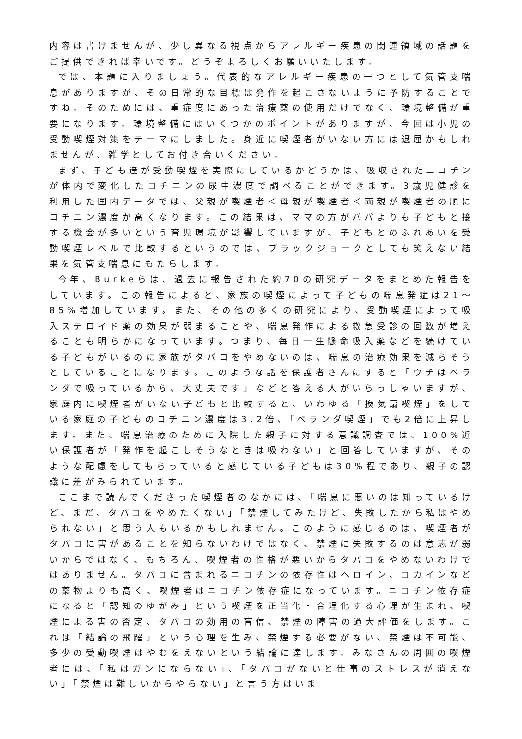内容は書けませんが、少し異なる視点からアレルギー疾患の関連領域の話題をご提供できれば幸いです。どうぞよろしくお願いいたします。
では、本題に入りましょう。代表的なアレルギー疾患の一つとして気管支喘息がありますが、その日常的な目標は発作を起こさないように予防することですね。そのためには、重症度にあった治療薬の使用だけでなく、環境整備が重要になります。環境整備にはいくつかのポイントがありますが、今回は小児の受動喫煙対策をテーマにしました。身近に喫煙者がいない方には退屈かもしれませんが、雑学としてお付き合いください。
まず、子ども達が受動喫煙を実際にしているかどうかは、吸収されたニコチンが体内で変化したコチニンの尿中濃度で調べることができます。3歳児健診を利用した国内データでは、父親が喫煙者＜母親が喫煙者＜両親が喫煙者の順にコチニン濃度が高くなります。この結果は、ママの方がパパよりも子どもと接する機会が多いという育児環境が影響していますが、子どもとのふれあいを受動喫煙レベルで比較するというのでは、ブラックジョークとしても笑えない結果を気管支喘息にもたらします。
今年、Burkeらは、過去に報告された約70の研究データをまとめた報告をしています。この報告によると、家族の喫煙によって子どもの喘息発症は21～85%増加しています。また、その他の多くの研究により、受動喫煙によって吸入ステロイド薬の効果が弱まることや、喘息発作による救急受診の回数が増えることも明らかになっています。つまり、毎日一生懸命吸入薬などを続けている子どもがいるのに家族がタバコをやめないのは、喘息の治療効果を減らそうとしていることになります。このような話を保護者さんにすると「ウチはベランダで吸っているから、大丈夫です」などと答える人がいらっしゃいますが、家庭内に喫煙者がいない子どもと比較すると、いわゆる「換気扇喫煙」をしている家庭の子どものコチニン濃度は3.2倍、「ベランダ喫煙」でも2倍に上昇します。また、喘息治療のために入院した親子に対する意識調査では、100%近い保護者が「発作を起こしそうなときは吸わない」と回答していますが、そのような配慮をしてもらっていると感じている子どもは30%程であり、親子の認識に差がみられています。
ここまで読んでくださった喫煙者のなかには、「喘息に悪いのは知っているけど、まだ、タバコをやめたくない」「禁煙してみたけど、失敗したから私はやめられない」と思う人もいるかもしれません。このように感じるのは、喫煙者がタバコに害があることを知らないわけではなく、禁煙に失敗するのは意志が弱いからではなく、もちろん、喫煙者の性格が悪いからタバコをやめないわけではありません。タバコに含まれるニコチンの依存性はヘロイン、コカインなどの薬物よりも高く、喫煙者はニコチン依存症になっています。ニコチン依存症になると「認知のゆがみ」という喫煙を正当化・合理化する心理が生まれ、喫煙による害の否定、タバコの効用の盲信、禁煙の障害の過大評価をします。これは「結論の飛躍」という心理を生み、禁煙する必要がない、禁煙は不可能、多少の受動喫煙はやむをえないという結論に達します。みなさんの周囲の喫煙者には、「私はガンにならない」、「タバコがないと仕事のストレスが消えない」「禁煙は難しいからやらない」と言う方はいま